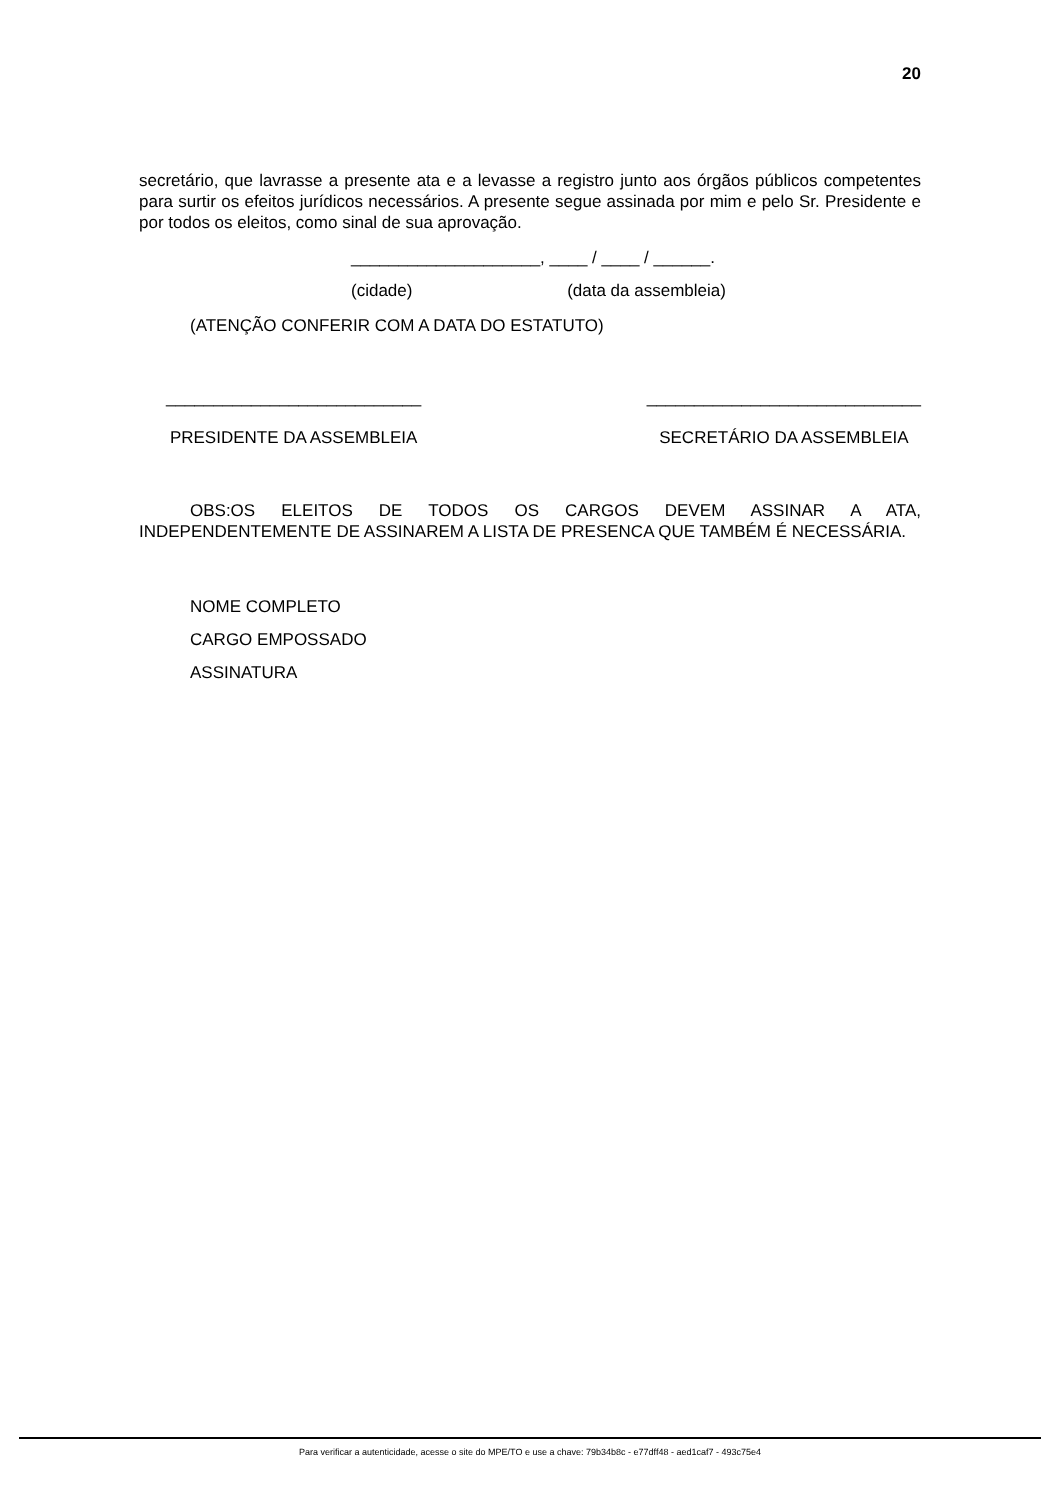20
secretário, que lavrasse a presente ata e a levasse a registro junto aos órgãos públicos competentes para surtir os efeitos jurídicos necessários. A presente segue assinada por mim e pelo Sr. Presidente e por todos os eleitos, como sinal de sua aprovação.
____________________, ____ / ____ / ______.
(cidade) (data da assembleia)
(ATENÇÃO CONFERIR COM A DATA DO ESTATUTO)
___________________________
PRESIDENTE DA ASSEMBLEIA
_____________________________
SECRETÁRIO DA ASSEMBLEIA
OBS:OS ELEITOS DE TODOS OS CARGOS DEVEM ASSINAR A ATA, INDEPENDENTEMENTE DE ASSINAREM A LISTA DE PRESENCA QUE TAMBÉM É NECESSÁRIA.
NOME COMPLETO
CARGO EMPOSSADO
ASSINATURA
Para verificar a autenticidade, acesse o site do MPE/TO e use a chave: 79b34b8c - e77dff48 - aed1caf7 - 493c75e4